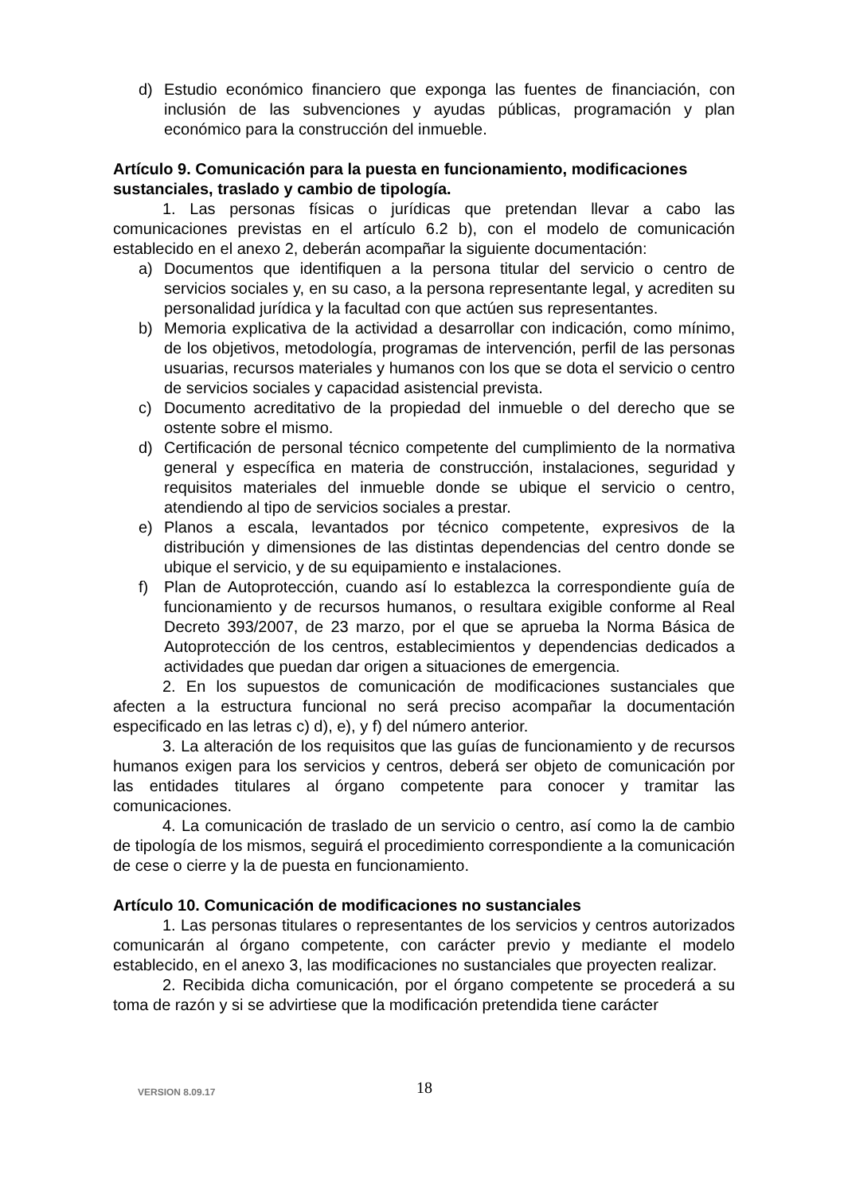d) Estudio económico financiero que exponga las fuentes de financiación, con inclusión de las subvenciones y ayudas públicas, programación y plan económico para la construcción del inmueble.
Artículo 9. Comunicación para la puesta en funcionamiento, modificaciones sustanciales, traslado y cambio de tipología.
1. Las personas físicas o jurídicas que pretendan llevar a cabo las comunicaciones previstas en el artículo 6.2 b), con el modelo de comunicación establecido en el anexo 2, deberán acompañar la siguiente documentación:
a) Documentos que identifiquen a la persona titular del servicio o centro de servicios sociales y, en su caso, a la persona representante legal, y acrediten su personalidad jurídica y la facultad con que actúen sus representantes.
b) Memoria explicativa de la actividad a desarrollar con indicación, como mínimo, de los objetivos, metodología, programas de intervención, perfil de las personas usuarias, recursos materiales y humanos con los que se dota el servicio o centro de servicios sociales y capacidad asistencial prevista.
c) Documento acreditativo de la propiedad del inmueble o del derecho que se ostente sobre el mismo.
d) Certificación de personal técnico competente del cumplimiento de la normativa general y específica en materia de construcción, instalaciones, seguridad y requisitos materiales del inmueble donde se ubique el servicio o centro, atendiendo al tipo de servicios sociales a prestar.
e) Planos a escala, levantados por técnico competente, expresivos de la distribución y dimensiones de las distintas dependencias del centro donde se ubique el servicio, y de su equipamiento e instalaciones.
f) Plan de Autoprotección, cuando así lo establezca la correspondiente guía de funcionamiento y de recursos humanos, o resultara exigible conforme al Real Decreto 393/2007, de 23 marzo, por el que se aprueba la Norma Básica de Autoprotección de los centros, establecimientos y dependencias dedicados a actividades que puedan dar origen a situaciones de emergencia.
2. En los supuestos de comunicación de modificaciones sustanciales que afecten a la estructura funcional no será preciso acompañar la documentación especificado en las letras c) d), e), y f) del número anterior.
3. La alteración de los requisitos que las guías de funcionamiento y de recursos humanos exigen para los servicios y centros, deberá ser objeto de comunicación por las entidades titulares al órgano competente para conocer y tramitar las comunicaciones.
4. La comunicación de traslado de un servicio o centro, así como la de cambio de tipología de los mismos, seguirá el procedimiento correspondiente a la comunicación de cese o cierre y la de puesta en funcionamiento.
Artículo 10. Comunicación de modificaciones no sustanciales
1. Las personas titulares o representantes de los servicios y centros autorizados comunicarán al órgano competente, con carácter previo y mediante el modelo establecido, en el anexo 3, las modificaciones no sustanciales que proyecten realizar.
2. Recibida dicha comunicación, por el órgano competente se procederá a su toma de razón y si se advirtiese que la modificación pretendida tiene carácter
VERSION 8.09.17 18